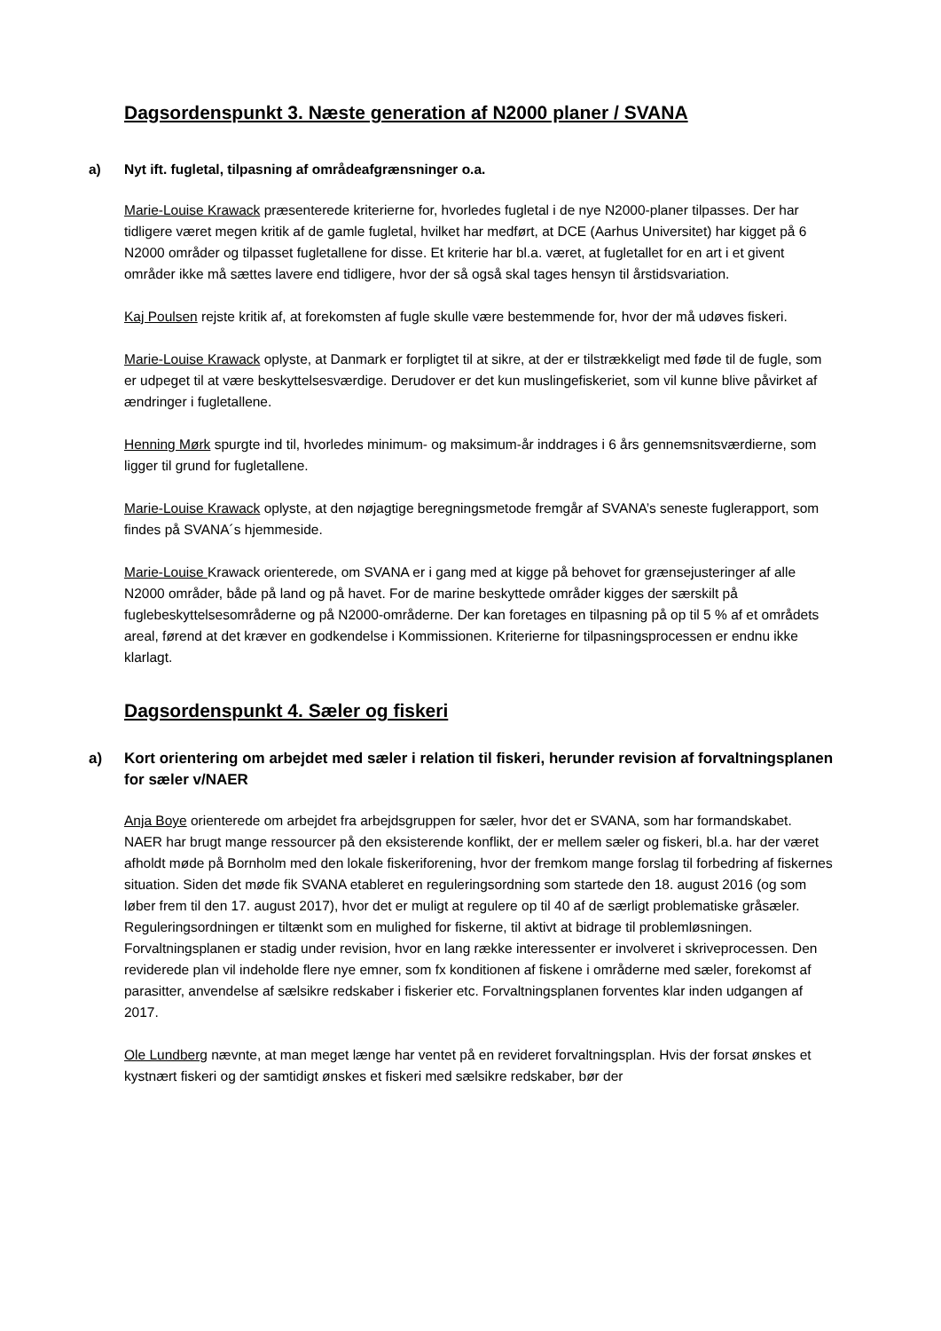Dagsordenspunkt 3. Næste generation af N2000 planer / SVANA
a) Nyt ift. fugletal, tilpasning af områdeafgrænsninger o.a.
Marie-Louise Krawack præsenterede kriterierne for, hvorledes fugletal i de nye N2000-planer tilpasses. Der har tidligere været megen kritik af de gamle fugletal, hvilket har medført, at DCE (Aarhus Universitet) har kigget på 6 N2000 områder og tilpasset fugletallene for disse. Et kriterie har bl.a. været, at fugletallet for en art i et givent områder ikke må sættes lavere end tidligere, hvor der så også skal tages hensyn til årstidsvariation.
Kaj Poulsen rejste kritik af, at forekomsten af fugle skulle være bestemmende for, hvor der må udøves fiskeri.
Marie-Louise Krawack oplyste, at Danmark er forpligtet til at sikre, at der er tilstrækkeligt med føde til de fugle, som er udpeget til at være beskyttelsesværdige. Derudover er det kun muslingefiskeriet, som vil kunne blive påvirket af ændringer i fugletallene.
Henning Mørk spurgte ind til, hvorledes minimum- og maksimum-år inddrages i 6 års gennemsnitsværdierne, som ligger til grund for fugletallene.
Marie-Louise Krawack oplyste, at den nøjagtige beregningsmetode fremgår af SVANA’s seneste fuglerapport, som findes på SVANA´s hjemmeside.
Marie-Louise Krawack orienterede, om SVANA er i gang med at kigge på behovet for grænsejusteringer af alle N2000 områder, både på land og på havet. For de marine beskyttede områder kigges der særskilt på fuglebeskyttelsesområderne og på N2000-områderne. Der kan foretages en tilpasning på op til 5 % af et områdets areal, førend at det kræver en godkendelse i Kommissionen. Kriterierne for tilpasningsprocessen er endnu ikke klarlagt.
Dagsordenspunkt 4. Sæler og fiskeri
a) Kort orientering om arbejdet med sæler i relation til fiskeri, herunder revision af forvaltningsplanen for sæler v/NAER
Anja Boye orienterede om arbejdet fra arbejdsgruppen for sæler, hvor det er SVANA, som har formandskabet.
NAER har brugt mange ressourcer på den eksisterende konflikt, der er mellem sæler og fiskeri, bl.a. har der været afholdt møde på Bornholm med den lokale fiskeriforening, hvor der fremkom mange forslag til forbedring af fiskernes situation. Siden det møde fik SVANA etableret en reguleringsordning som startede den 18. august 2016 (og som løber frem til den 17. august 2017), hvor det er muligt at regulere op til 40 af de særligt problematiske gråsæler. Reguleringsordningen er tiltænkt som en mulighed for fiskerne, til aktivt at bidrage til problemløsningen.
Forvaltningsplanen er stadig under revision, hvor en lang række interessenter er involveret i skriveprocessen. Den reviderede plan vil indeholde flere nye emner, som fx konditionen af fiskene i områderne med sæler, forekomst af parasitter, anvendelse af sælsikre redskaber i fiskerier etc. Forvaltningsplanen forventes klar inden udgangen af 2017.
Ole Lundberg nævnte, at man meget længe har ventet på en revideret forvaltningsplan. Hvis der forsat ønskes et kystnært fiskeri og der samtidigt ønskes et fiskeri med sælsikre redskaber, bør der